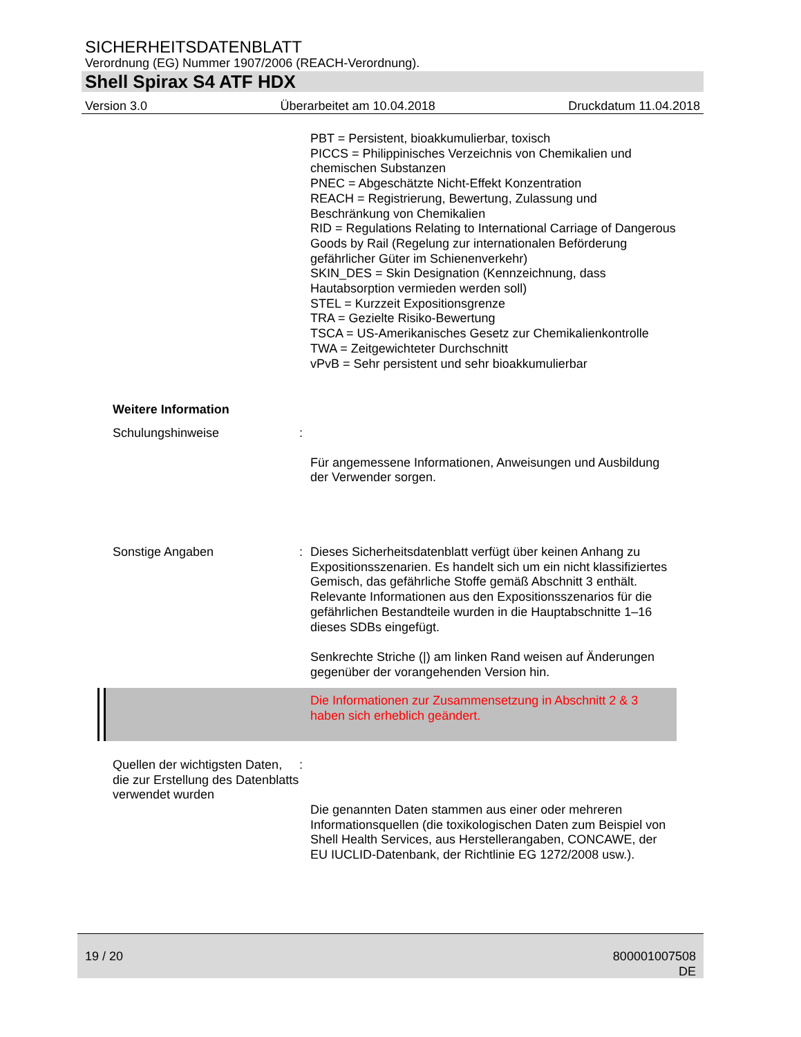SICHERHEITSDATENBLATT
Verordnung (EG) Nummer 1907/2006 (REACH-Verordnung).
Shell Spirax S4 ATF HDX
Version 3.0 Überarbeitet am 10.04.2018 Druckdatum 11.04.2018
PBT = Persistent, bioakkumulierbar, toxisch
PICCS = Philippinisches Verzeichnis von Chemikalien und chemischen Substanzen
PNEC = Abgeschätzte Nicht-Effekt Konzentration
REACH = Registrierung, Bewertung, Zulassung und Beschränkung von Chemikalien
RID = Regulations Relating to International Carriage of Dangerous Goods by Rail (Regelung zur internationalen Beförderung gefährlicher Güter im Schienenverkehr)
SKIN_DES = Skin Designation (Kennzeichnung, dass Hautabsorption vermieden werden soll)
STEL = Kurzzeit Expositionsgrenze
TRA = Gezielte Risiko-Bewertung
TSCA = US-Amerikanisches Gesetz zur Chemikalienkontrolle
TWA = Zeitgewichteter Durchschnitt
vPvB = Sehr persistent und sehr bioakkumulierbar
Weitere Information
Schulungshinweise :
Für angemessene Informationen, Anweisungen und Ausbildung der Verwender sorgen.
Sonstige Angaben : Dieses Sicherheitsdatenblatt verfügt über keinen Anhang zu Expositionsszenarien. Es handelt sich um ein nicht klassifiziertes Gemisch, das gefährliche Stoffe gemäß Abschnitt 3 enthält. Relevante Informationen aus den Expositionsszenarios für die gefährlichen Bestandteile wurden in die Hauptabschnitte 1–16 dieses SDBs eingefügt.
Senkrechte Striche (|) am linken Rand weisen auf Änderungen gegenüber der vorangehenden Version hin.
Die Informationen zur Zusammensetzung in Abschnitt 2 & 3 haben sich erheblich geändert.
Quellen der wichtigsten Daten, die zur Erstellung des Datenblatts verwendet wurden
:
Die genannten Daten stammen aus einer oder mehreren Informationsquellen (die toxikologischen Daten zum Beispiel von Shell Health Services, aus Herstellerangaben, CONCAWE, der EU IUCLID-Datenbank, der Richtlinie EG 1272/2008 usw.).
19 / 20 800001007508
DE